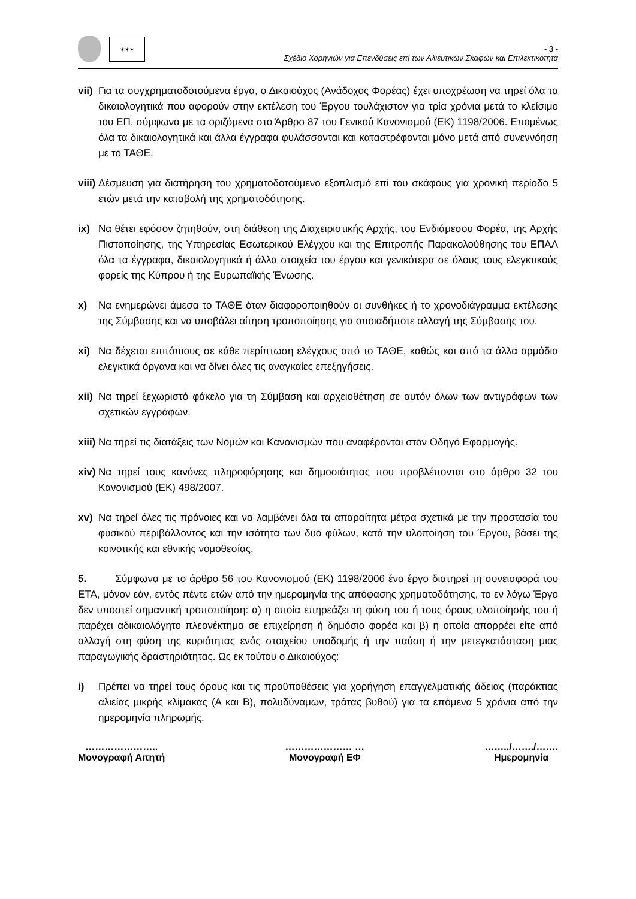✶✶✶
- 3 -
Σχέδιο Χορηγιών για Επενδύσεις επί των Αλιευτικών Σκαφών και Επιλεκτικότητα
vii) Για τα συγχρηματοδοτούμενα έργα, ο Δικαιούχος (Ανάδοχος Φορέας) έχει υποχρέωση να τηρεί όλα τα δικαιολογητικά που αφορούν στην εκτέλεση του Έργου τουλάχιστον για τρία χρόνια μετά το κλείσιμο του ΕΠ, σύμφωνα με τα οριζόμενα στο Άρθρο 87 του Γενικού Κανονισμού (ΕΚ) 1198/2006. Επομένως όλα τα δικαιολογητικά και άλλα έγγραφα φυλάσσονται και καταστρέφονται μόνο μετά από συνεννόηση με το ΤΑΘΕ.
viii) Δέσμευση για διατήρηση του χρηματοδοτούμενο εξοπλισμό επί του σκάφους για χρονική περίοδο 5 ετών μετά την καταβολή της χρηματοδότησης.
ix) Να θέτει εφόσον ζητηθούν, στη διάθεση της Διαχειριστικής Αρχής, του Ενδιάμεσου Φορέα, της Αρχής Πιστοποίησης, της Υπηρεσίας Εσωτερικού Ελέγχου και της Επιτροπής Παρακολούθησης του ΕΠΑΛ όλα τα έγγραφα, δικαιολογητικά ή άλλα στοιχεία του έργου και γενικότερα σε όλους τους ελεγκτικούς φορείς της Κύπρου ή της Ευρωπαϊκής Ένωσης.
x) Να ενημερώνει άμεσα το ΤΑΘΕ όταν διαφοροποιηθούν οι συνθήκες ή το χρονοδιάγραμμα εκτέλεσης της Σύμβασης και να υποβάλει αίτηση τροποποίησης για οποιαδήποτε αλλαγή της Σύμβασης του.
xi) Να δέχεται επιτόπιους σε κάθε περίπτωση ελέγχους από το ΤΑΘΕ, καθώς και από τα άλλα αρμόδια ελεγκτικά όργανα και να δίνει όλες τις αναγκαίες επεξηγήσεις.
xii) Να τηρεί ξεχωριστό φάκελο για τη Σύμβαση και αρχειοθέτηση σε αυτόν όλων των αντιγράφων των σχετικών εγγράφων.
xiii) Να τηρεί τις διατάξεις των Νομών και Κανονισμών που αναφέρονται στον Οδηγό Εφαρμογής.
xiv) Να τηρεί τους κανόνες πληροφόρησης και δημοσιότητας που προβλέπονται στο άρθρο 32 του Κανονισμού (ΕΚ) 498/2007.
xv) Να τηρεί όλες τις πρόνοιες και να λαμβάνει όλα τα απαραίτητα μέτρα σχετικά με την προστασία του φυσικού περιβάλλοντος και την ισότητα των δυο φύλων, κατά την υλοποίηση του Έργου, βάσει της κοινοτικής και εθνικής νομοθεσίας.
5. Σύμφωνα με το άρθρο 56 του Κανονισμού (ΕΚ) 1198/2006 ένα έργο διατηρεί τη συνεισφορά του ΕΤΑ, μόνον εάν, εντός πέντε ετών από την ημερομηνία της απόφασης χρηματοδότησης, το εν λόγω Έργο δεν υποστεί σημαντική τροποποίηση: α) η οποία επηρεάζει τη φύση του ή τους όρους υλοποίησής του ή παρέχει αδικαιολόγητο πλεονέκτημα σε επιχείρηση ή δημόσιο φορέα και β) η οποία απορρέει είτε από αλλαγή στη φύση της κυριότητας ενός στοιχείου υποδομής ή την παύση ή την μετεγκατάσταση μιας παραγωγικής δραστηριότητας. Ως εκ τούτου ο Δικαιούχος:
i) Πρέπει να τηρεί τους όρους και τις προϋποθέσεις για χορήγηση επαγγελματικής άδειας (παράκτιας αλιείας μικρής κλίμακας (Α και Β), πολυδύναμων, τράτας βυθού) για τα επόμενα 5 χρόνια από την ημερομηνία πληρωμής.
…………………..
Μονογραφή Αιτητή
………………… …
Μονογραφή ΕΦ
……../……./…….
Ημερομηνία